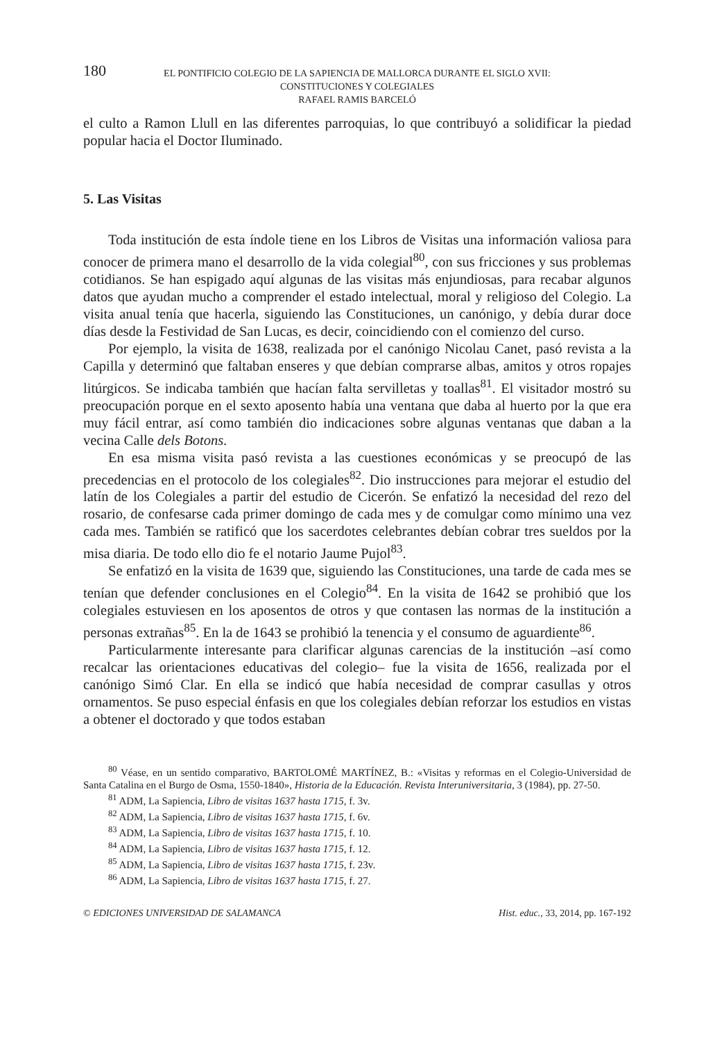180 EL PONTIFICIO COLEGIO DE LA SAPIENCIA DE MALLORCA DURANTE EL SIGLO XVII:
CONSTITUCIONES Y COLEGIALES
RAFAEL RAMIS BARCELÓ
el culto a Ramon Llull en las diferentes parroquias, lo que contribuyó a solidificar la piedad popular hacia el Doctor Iluminado.
5. Las Visitas
Toda institución de esta índole tiene en los Libros de Visitas una información valiosa para conocer de primera mano el desarrollo de la vida colegial<sup>80</sup>, con sus fricciones y sus problemas cotidianos. Se han espigado aquí algunas de las visitas más enjundiosas, para recabar algunos datos que ayudan mucho a comprender el estado intelectual, moral y religioso del Colegio. La visita anual tenía que hacerla, siguiendo las Constituciones, un canónigo, y debía durar doce días desde la Festividad de San Lucas, es decir, coincidiendo con el comienzo del curso.
Por ejemplo, la visita de 1638, realizada por el canónigo Nicolau Canet, pasó revista a la Capilla y determinó que faltaban enseres y que debían comprarse albas, amitos y otros ropajes litúrgicos. Se indicaba también que hacían falta servilletas y toallas<sup>81</sup>. El visitador mostró su preocupación porque en el sexto aposento había una ventana que daba al huerto por la que era muy fácil entrar, así como también dio indicaciones sobre algunas ventanas que daban a la vecina Calle dels Botons.
En esa misma visita pasó revista a las cuestiones económicas y se preocupó de las precedencias en el protocolo de los colegiales<sup>82</sup>. Dio instrucciones para mejorar el estudio del latín de los Colegiales a partir del estudio de Cicerón. Se enfatizó la necesidad del rezo del rosario, de confesarse cada primer domingo de cada mes y de comulgar como mínimo una vez cada mes. También se ratificó que los sacerdotes celebrantes debían cobrar tres sueldos por la misa diaria. De todo ello dio fe el notario Jaume Pujol<sup>83</sup>.
Se enfatizó en la visita de 1639 que, siguiendo las Constituciones, una tarde de cada mes se tenían que defender conclusiones en el Colegio<sup>84</sup>. En la visita de 1642 se prohibió que los colegiales estuviesen en los aposentos de otros y que contasen las normas de la institución a personas extrañas<sup>85</sup>. En la de 1643 se prohibió la tenencia y el consumo de aguardiente<sup>86</sup>.
Particularmente interesante para clarificar algunas carencias de la institución –así como recalcar las orientaciones educativas del colegio– fue la visita de 1656, realizada por el canónigo Simó Clar. En ella se indicó que había necesidad de comprar casullas y otros ornamentos. Se puso especial énfasis en que los colegiales debían reforzar los estudios en vistas a obtener el doctorado y que todos estaban
<sup>80</sup> Véase, en un sentido comparativo, BARTOLOMÉ MARTÍNEZ, B.: «Visitas y reformas en el Colegio-Universidad de Santa Catalina en el Burgo de Osma, 1550-1840», Historia de la Educación. Revista Interuniversitaria, 3 (1984), pp. 27-50.
<sup>81</sup> ADM, La Sapiencia, Libro de visitas 1637 hasta 1715, f. 3v.
<sup>82</sup> ADM, La Sapiencia, Libro de visitas 1637 hasta 1715, f. 6v.
<sup>83</sup> ADM, La Sapiencia, Libro de visitas 1637 hasta 1715, f. 10.
<sup>84</sup> ADM, La Sapiencia, Libro de visitas 1637 hasta 1715, f. 12.
<sup>85</sup> ADM, La Sapiencia, Libro de visitas 1637 hasta 1715, f. 23v.
<sup>86</sup> ADM, La Sapiencia, Libro de visitas 1637 hasta 1715, f. 27.
© EDICIONES UNIVERSIDAD DE SALAMANCA Hist. educ., 33, 2014, pp. 167-192